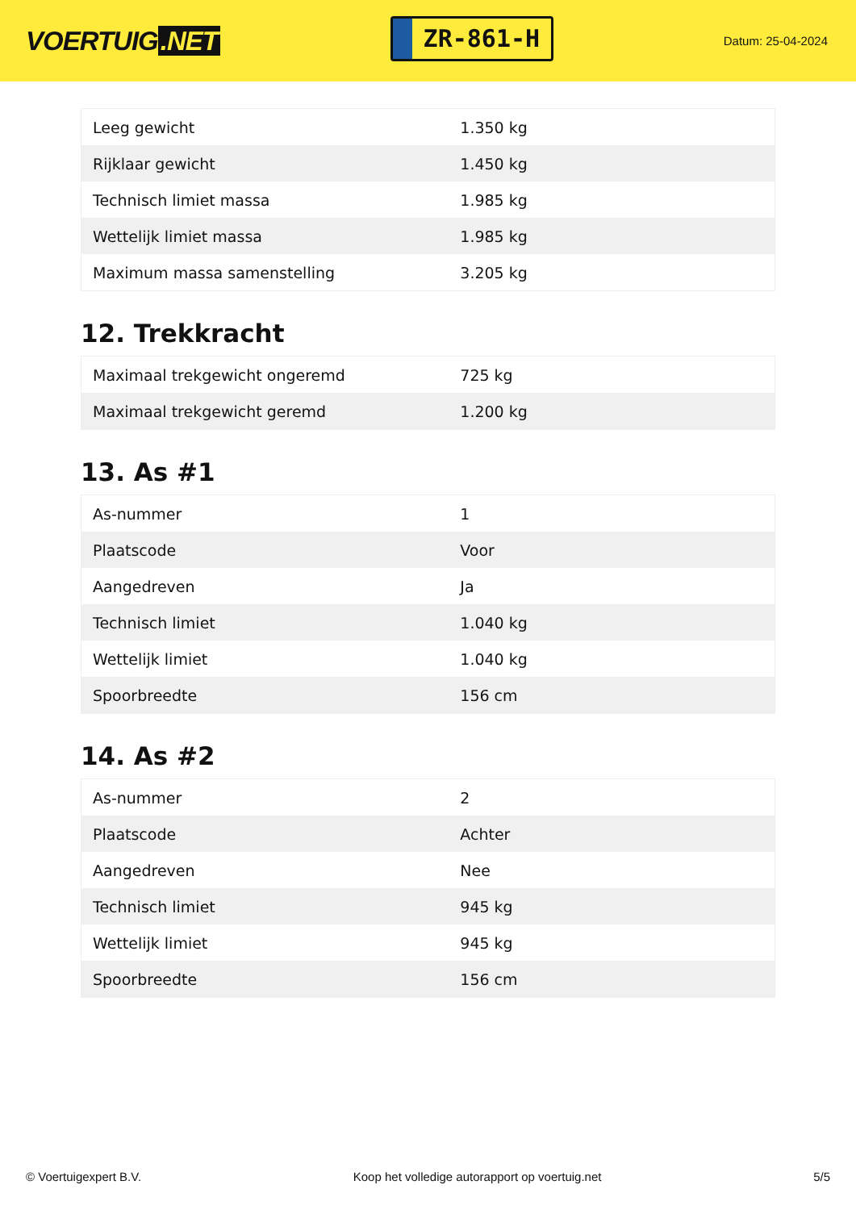VOERTUIG.NET
ZR-861-H
Datum: 25-04-2024
| Leeg gewicht | 1.350 kg |
| Rijklaar gewicht | 1.450 kg |
| Technisch limiet massa | 1.985 kg |
| Wettelijk limiet massa | 1.985 kg |
| Maximum massa samenstelling | 3.205 kg |
12. Trekkracht
| Maximaal trekgewicht ongeremd | 725 kg |
| Maximaal trekgewicht geremd | 1.200 kg |
13. As #1
| As-nummer | 1 |
| Plaatscode | Voor |
| Aangedreven | Ja |
| Technisch limiet | 1.040 kg |
| Wettelijk limiet | 1.040 kg |
| Spoorbreedte | 156 cm |
14. As #2
| As-nummer | 2 |
| Plaatscode | Achter |
| Aangedreven | Nee |
| Technisch limiet | 945 kg |
| Wettelijk limiet | 945 kg |
| Spoorbreedte | 156 cm |
© Voertuigexpert B.V. Koop het volledige autorapport op voertuig.net 5/5